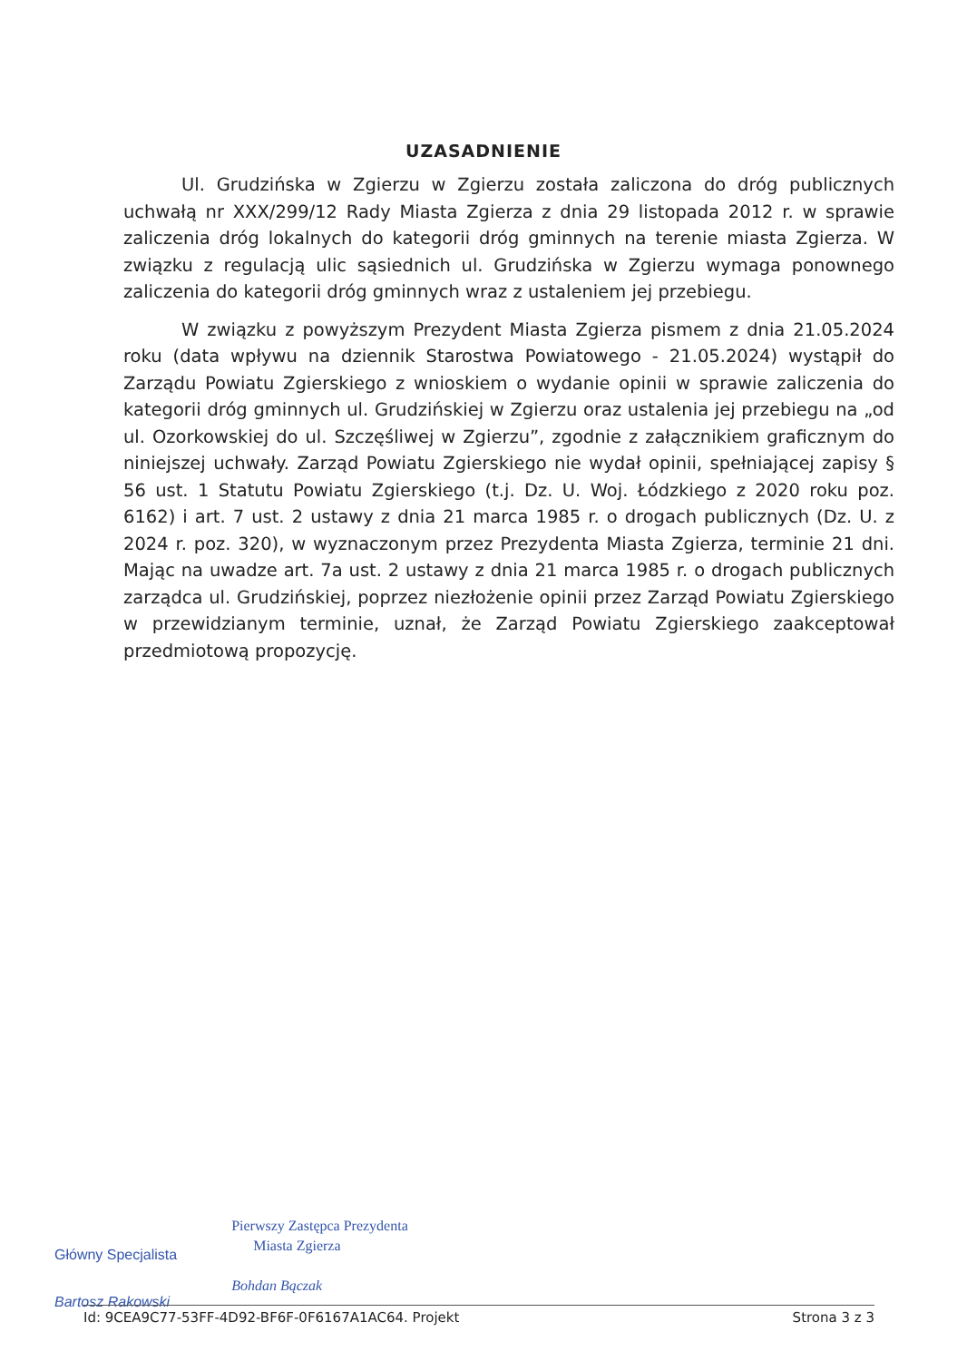UZASADNIENIE
Ul. Grudzińska w Zgierzu w Zgierzu została zaliczona do dróg publicznych uchwałą nr XXX/299/12 Rady Miasta Zgierza z dnia 29 listopada 2012 r. w sprawie zaliczenia dróg lokalnych do kategorii dróg gminnych na terenie miasta Zgierza. W związku z regulacją ulic sąsiednich ul. Grudzińska w Zgierzu wymaga ponownego zaliczenia do kategorii dróg gminnych wraz z ustaleniem jej przebiegu.
W związku z powyższym Prezydent Miasta Zgierza pismem z dnia 21.05.2024 roku (data wpływu na dziennik Starostwa Powiatowego - 21.05.2024) wystąpił do Zarządu Powiatu Zgierskiego z wnioskiem o wydanie opinii w sprawie zaliczenia do kategorii dróg gminnych ul. Grudzińskiej w Zgierzu oraz ustalenia jej przebiegu na „od ul. Ozorkowskiej do ul. Szczęśliwej w Zgierzu”, zgodnie z załącznikiem graficznym do niniejszej uchwały. Zarząd Powiatu Zgierskiego nie wydał opinii, spełniającej zapisy § 56 ust. 1 Statutu Powiatu Zgierskiego (t.j. Dz. U. Woj. Łódzkiego z 2020 roku poz. 6162) i art. 7 ust. 2 ustawy z dnia 21 marca 1985 r. o drogach publicznych (Dz. U. z 2024 r. poz. 320), w wyznaczonym przez Prezydenta Miasta Zgierza, terminie 21 dni. Mając na uwadze art. 7a ust. 2 ustawy z dnia 21 marca 1985 r. o drogach publicznych zarządca ul. Grudzińskiej, poprzez niezłożenie opinii przez Zarząd Powiatu Zgierskiego w przewidzianym terminie, uznał, że Zarząd Powiatu Zgierskiego zaakceptował przedmiotową propozycję.
Główny Specjalista
Bartosz Rakowski
Pierwszy Zastępca Prezydenta
Miasta Zgierza
Bohdan Bączak
Id: 9CEA9C77-53FF-4D92-BF6F-0F6167A1AC64. Projekt Strona 3 z 3